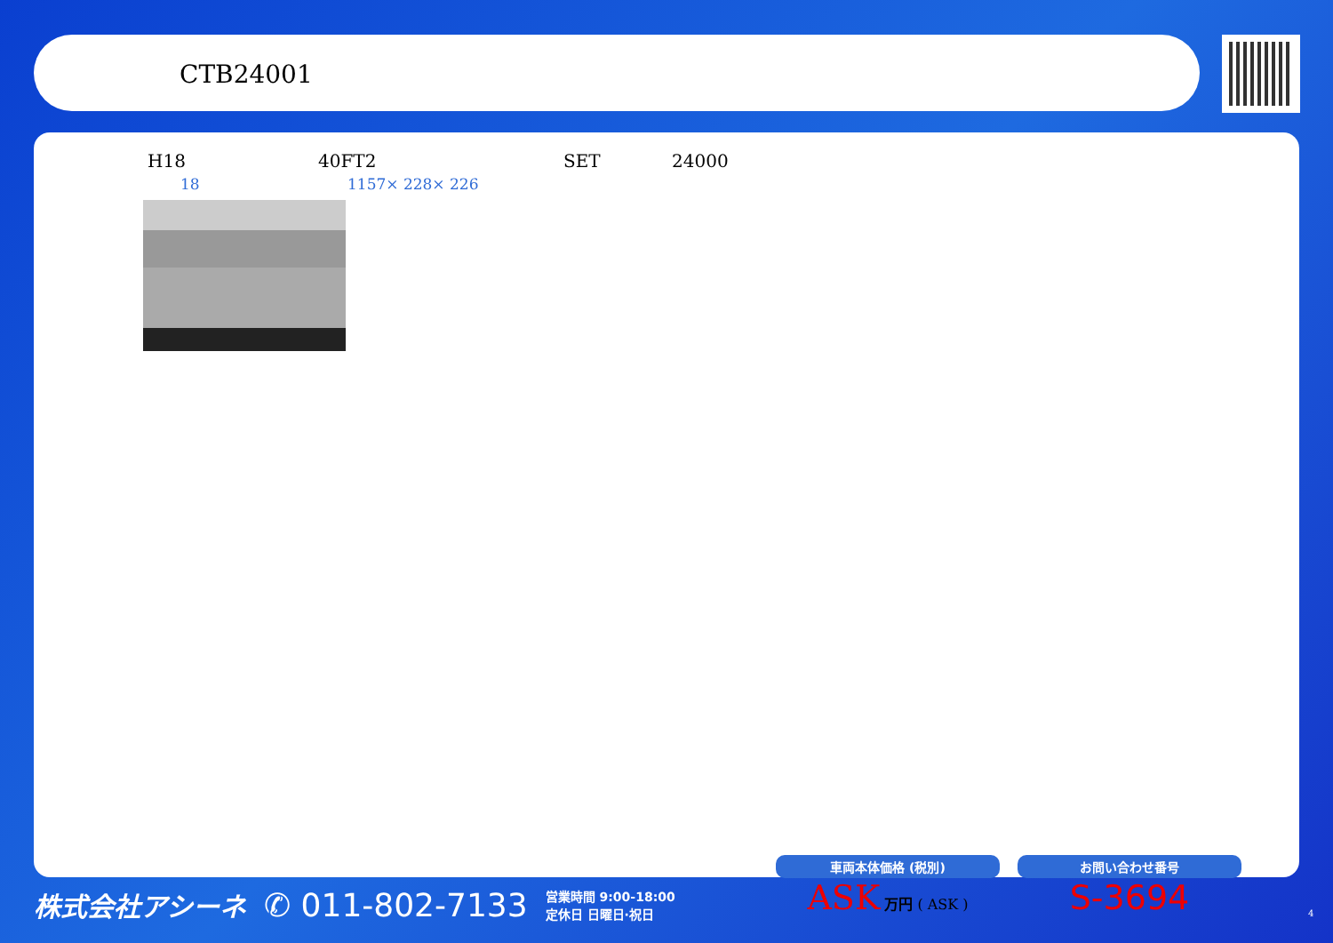CTB24001
H18 40FT2 SET 24000
18 1157× 228× 226
株式会社アシーネ ✆ 011-802-7133 営業時間 9:00-18:00
定休日 日曜日·祝日
車両本体価格 (税別)
ASK 万円 ( ASK )
お問い合わせ番号
S-3694
4